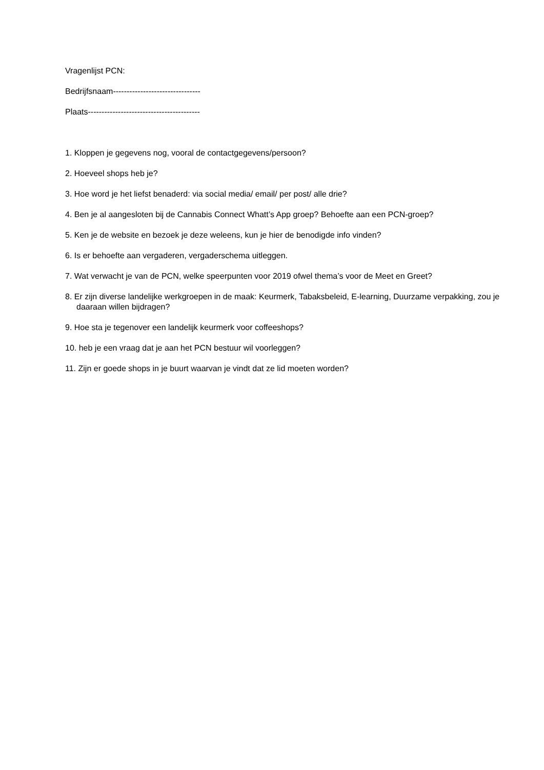Vragenlijst PCN:
Bedrijfsnaam--------------------------------
Plaats-----------------------------------------
1. Kloppen je gegevens nog, vooral de contactgegevens/persoon?
2. Hoeveel shops heb je?
3. Hoe word je het liefst benaderd: via social media/ email/ per post/ alle drie?
4. Ben je al aangesloten bij de Cannabis Connect Whatt’s App groep? Behoefte aan een PCN-groep?
5. Ken je de website en bezoek je deze weleens, kun je hier de benodigde info vinden?
6. Is er behoefte aan vergaderen, vergaderschema uitleggen.
7. Wat verwacht je van de PCN, welke speerpunten voor 2019 ofwel thema’s voor de Meet en Greet?
8. Er zijn diverse landelijke werkgroepen in de maak: Keurmerk, Tabaksbeleid, E-learning, Duurzame verpakking, zou je daaraan willen bijdragen?
9. Hoe sta je tegenover een landelijk keurmerk voor coffeeshops?
10. heb je een vraag dat je aan het PCN bestuur wil voorleggen?
11. Zijn er goede shops in je buurt waarvan je vindt dat ze lid moeten worden?